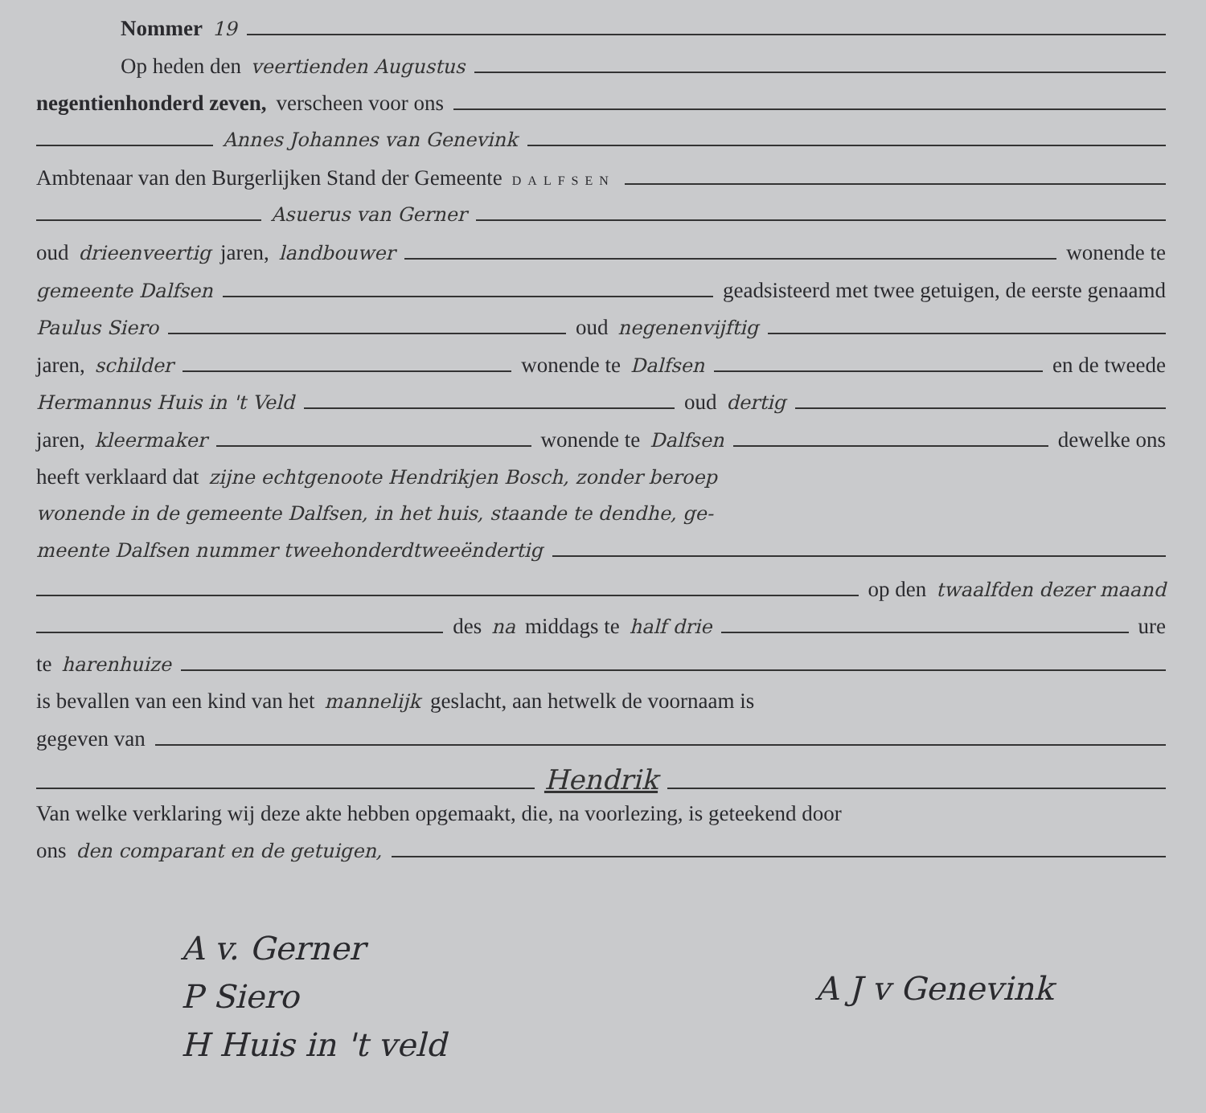Nommer 19
Op heden den veertienden Augustus
negentienhonderd zeven, verscheen voor ons
Annes Johannes van Genevink
Ambtenaar van den Burgerlijken Stand der Gemeente DALFSEN
Asuerus van Gerner
oud drieenveertig jaren, landbouwer wonende te
gemeente Dalfsen geadsisteerd met twee getuigen, de eerste genaamd
Paulus Siero oud negenenvijftig
jaren, schilder wonende te Dalfsen en de tweede
Hermannus Huis in 't Veld oud dertig
jaren, kleermaker wonende te Dalfsen dewelke ons
heeft verklaard dat zijne echtgenoote Hendrikjen Bosch, zonder beroep
wonende in de gemeente Dalfsen, in het huis, staande te dendhe, ge-
meente Dalfsen nummer tweehonderdtweeëndertig
op den twaalfden dezer maand
des na middags te half drie ure
te harenhuize
is bevallen van een kind van het mannelijk geslacht, aan hetwelk de voornaam is
gegeven van
Hendrik
Van welke verklaring wij deze akte hebben opgemaakt, die, na voorlezing, is geteekend door
ons den comparant en de getuigen,
A v. Gerner
P Siero
H Huis in 't veld
A J v Genevink